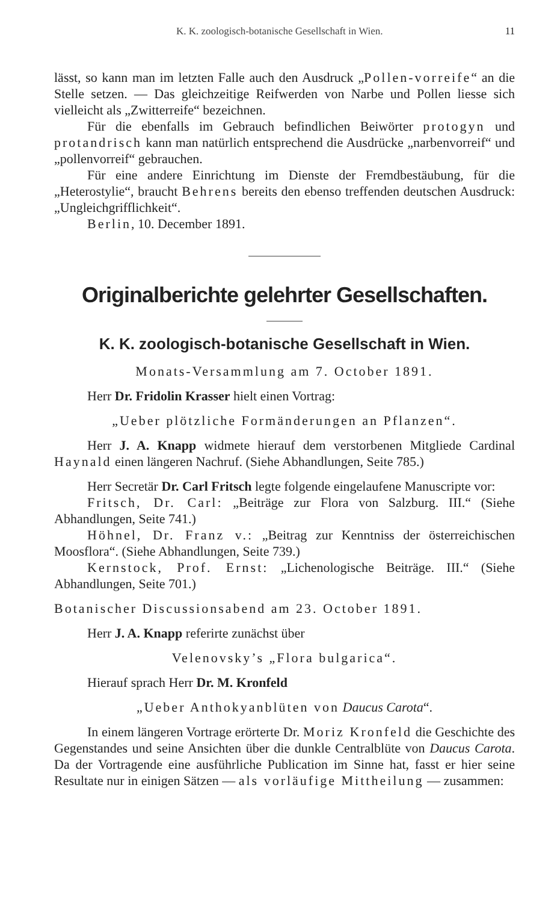K. K. zoologisch-botanische Gesellschaft in Wien. 11
lässt, so kann man im letzten Falle auch den Ausdruck „Pollen-vorreife“ an die Stelle setzen. — Das gleichzeitige Reifwerden von Narbe und Pollen liesse sich vielleicht als „Zwitterreife“ bezeichnen.
Für die ebenfalls im Gebrauch befindlichen Beiwörter protogyn und protandrisch kann man natürlich entsprechend die Ausdrücke „narbenvorreif“ und „pollenvorreif“ gebrauchen.
Für eine andere Einrichtung im Dienste der Fremdbestäubung, für die „Heterostylie“, braucht Behrens bereits den ebenso treffenden deutschen Ausdruck: „Ungleichgriffl­ichkeit“.
Berlin, 10. December 1891.
Originalberichte gelehrter Gesellschaften.
K. K. zoologisch-botanische Gesellschaft in Wien.
Monats-Versammlung am 7. October 1891.
Herr Dr. Fridolin Krasser hielt einen Vortrag:
„Ueber plötzliche Formänderungen an Pflanzen“.
Herr J. A. Knapp widmete hierauf dem verstorbenen Mitgliede Cardinal Haynald einen längeren Nachruf. (Siehe Abhandlungen, Seite 785.)
Herr Secretär Dr. Carl Fritsch legte folgende eingelaufene Manuscripte vor:
Fritsch, Dr. Carl: „Beiträge zur Flora von Salzburg. III.“ (Siehe Abhandlungen, Seite 741.)
Höhnel, Dr. Franz v.: „Beitrag zur Kenntniss der österreichischen Moosflora“. (Siehe Abhandlungen, Seite 739.)
Kernstock, Prof. Ernst: „Lichenologische Beiträge. III.“ (Siehe Abhandlungen, Seite 701.)
Botanischer Discussionsabend am 23. October 1891.
Herr J. A. Knapp referirte zunächst über
Velenovsky’s „Flora bulgarica“.
Hierauf sprach Herr Dr. M. Kronfeld
„Ueber Anthokyanblüten von Daucus Carota“.
In einem längeren Vortrage erörterte Dr. Moriz Kronfeld die Geschichte des Gegenstandes und seine Ansichten über die dunkle Centralblüte von Daucus Carota. Da der Vortragende eine ausführliche Publication im Sinne hat, fasst er hier seine Resultate nur in einigen Sätzen — als vorläufige Mittheilung — zusammen: